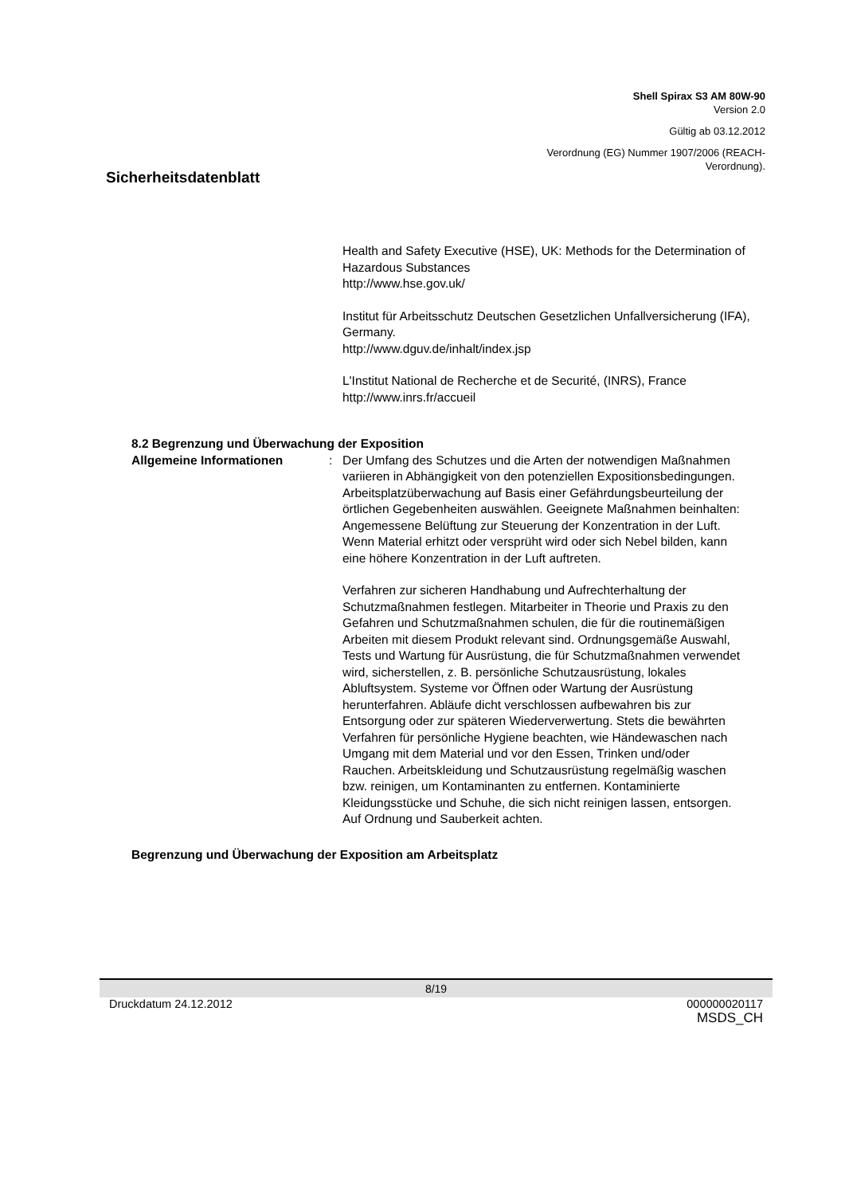Shell Spirax S3 AM 80W-90
Version 2.0
Gültig ab 03.12.2012
Verordnung (EG) Nummer 1907/2006 (REACH-
Verordnung).
Sicherheitsdatenblatt
Health and Safety Executive (HSE), UK: Methods for the Determination of Hazardous Substances
http://www.hse.gov.uk/
Institut für Arbeitsschutz Deutschen Gesetzlichen Unfallversicherung (IFA), Germany.
http://www.dguv.de/inhalt/index.jsp
L'Institut National de Recherche et de Securité, (INRS), France
http://www.inrs.fr/accueil
8.2 Begrenzung und Überwachung der Exposition
Allgemeine Informationen : Der Umfang des Schutzes und die Arten der notwendigen Maßnahmen variieren in Abhängigkeit von den potenziellen Expositionsbedingungen. Arbeitsplatzüberwachung auf Basis einer Gefährdungsbeurteilung der örtlichen Gegebenheiten auswählen. Geeignete Maßnahmen beinhalten: Angemessene Belüftung zur Steuerung der Konzentration in der Luft. Wenn Material erhitzt oder versprüht wird oder sich Nebel bilden, kann eine höhere Konzentration in der Luft auftreten.
Verfahren zur sicheren Handhabung und Aufrechterhaltung der Schutzmaßnahmen festlegen. Mitarbeiter in Theorie und Praxis zu den Gefahren und Schutzmaßnahmen schulen, die für die routinemäßigen Arbeiten mit diesem Produkt relevant sind. Ordnungsgemäße Auswahl, Tests und Wartung für Ausrüstung, die für Schutzmaßnahmen verwendet wird, sicherstellen, z. B. persönliche Schutzausrüstung, lokales Abluftsystem. Systeme vor Öffnen oder Wartung der Ausrüstung herunterfahren. Abläufe dicht verschlossen aufbewahren bis zur Entsorgung oder zur späteren Wiederverwertung. Stets die bewährten Verfahren für persönliche Hygiene beachten, wie Händewaschen nach Umgang mit dem Material und vor den Essen, Trinken und/oder Rauchen. Arbeitskleidung und Schutzausrüstung regelmäßig waschen bzw. reinigen, um Kontaminanten zu entfernen. Kontaminierte Kleidungsstücke und Schuhe, die sich nicht reinigen lassen, entsorgen. Auf Ordnung und Sauberkeit achten.
Begrenzung und Überwachung der Exposition am Arbeitsplatz
8/19
Druckdatum 24.12.2012 000000020117
MSDS_CH